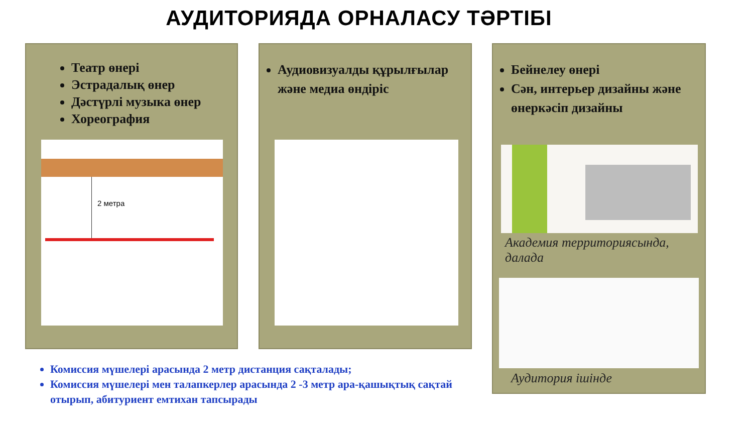АУДИТОРИЯДА ОРНАЛАСУ ТӘРТІБІ
Театр өнері
Эстрадалық өнер
Дәстүрлі музыка өнер
Хореография
2 метра
Аудиовизуалды құрылғылар және медиа өндіріс
Бейнелеу өнері
Сән, интерьер дизайны және өнеркәсіп дизайны
Академия территориясында, далада
Аудитория ішінде
Комиссия мүшелері арасында 2 метр дистанция сақталады;
Комиссия мүшелері мен талапкерлер арасында 2 -3 метр ара-қашықтық сақтай отырып, абитуриент емтихан тапсырады